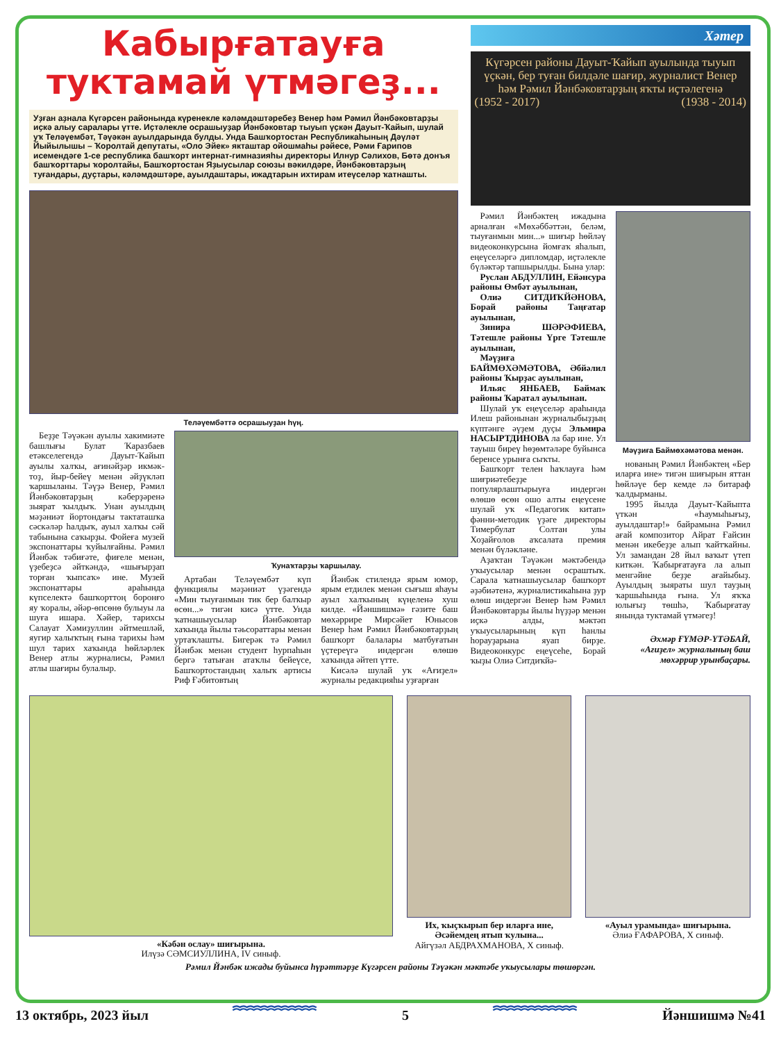Кабырғатауға туктамай үтмәгеҙ...
Уҙған аҙнала Күгәрсен районында күренекле кәләмдәштәребеҙ Венер һәм Рәмил Йәнбәковтарҙы иҫкә алыу саралары үтте. Иҫтәлекле осрашыуҙар Йәнбәковтар тыуып үҫкән Дауыт-Ҡайып, шулай уҡ Теләүембәт, Тәүәкән ауылдарында булды. Унда Башҡортостан Республикаһының Дәүләт Йыйылышы – Ҡоролтай депутаты, «Оло Эйек» якташтар ойошмаһы рәйесе, Рәми Ғарипов исемендәге 1-се республика башҡорт интернат-гимназияһы директоры Илнур Сәлихов, Бөтә донъя башҡорттары ҡоролтайы, Башҡортостан Яҙыусылар союзы вәкилдәре, Йәнбәковтарҙың туғандары, дуҫтары, кәләмдәштәре, ауылдаштары, ижадтарын ихтирам итеүселәр ҡатнашты.
Теләүембәттә осрашыуҙан һүң.
Беҙҙе Тәүәкән ауылы хакимиәте башлығы Булат Ҡаразбаев етәкселегендә Дауыт-Ҡайып ауылы халҡы, ағинәйҙәр икмәк-тоҙ, йыр-бейеү менән әйҙүкләп ҡаршыланы. Тәүҙә Венер, Рәмил Йәнбәковтарҙың кәберҙәренә зыярат ҡылдыҡ. Унан ауылдың мәҙәниәт йортондағы тактаташҡа сәскәләр һалдыҡ, ауыл халҡы сәй табынына саҡырҙы. Фойеға музей экспонаттары ҡуйылғайны. Рәмил Йәнбәк тәбиғәте, фиғеле менән, үҙебеҙсә әйткәндә, «шығырҙап торған ҡыпсаҡ» ине. Музей экспонаттары араһында күпселектә башҡорттоң боронғо яу ҡоралы, әйәр-өпсөнө булыуы ла шуға ишара. Хәйер, тарихсы Салауат Хәмиҙуллин әйтмешләй, яугир халыҡтың ғына тарихы һәм шул тарих хаҡында һөйләрлек Венер атлы журналисы, Рәмил атлы шағиры булалыр.
Ҡунаҡтарҙы ҡаршылау.
Артабан Теләүембәт күп функциялы мәҙәниәт үҙәгендә «Мин тыуғанмын тик бер балҡыр өсөн...» тигән кисә үтте. Унда ҡатнашыусылар Йәнбәковтар хаҡында йылы тәьсораттары менән уртаҡлашты. Бигерәк тә Рәмил Йәнбәк менән студент һурпаһын бергә татыған атаҡлы бейеүсе, Башҡортостандың халыҡ артисы Риф Ғәбитовтың
Йәнбәк стилендә ярым юмор, ярым етдилек менән сығыш яһауы ауыл халҡының күңеленә хуш килде. «Йәншишмә» гәзите баш мөхәррире Мирсәйет Юнысов Венер һәм Рәмил Йәнбәковтарҙың башҡорт балалары матбуғатын үҫтереүгә индергән өлөшө хаҡында әйтеп үтте.
Кисәлә шулай уҡ «Ағиҙел» журналы редакцияһы уҙғарған
Хәтер
Күгәрсен районы Дауыт-Ҡайып ауылында тыуып үҫкән, бер туған билдәле шағир, журналист Венер һәм Рәмил Йәнбәковтарҙың яҡты иҫтәлегенә
(1952 - 2017) (1938 - 2014)
Рәмил Йәнбәктең ижадына арналған «Мөхәббәттән, беләм, тыуғанмын мин...» шиғыр һөйләү видеоконкурсына йомғаҡ яһалып, еңеүселәргә дипломдар, иҫтәлекле бүләктәр тапшырылды. Бына улар:
Руслан АБДУЛЛИН, Ейәнсура районы Өмбәт ауылынан,
Олиә СИТДИҠЙӘНОВА, Борай районы Таңғатар ауылынан,
Зинира ШӘРӘФИЕВА, Тәтешле районы Үрге Тәтешле ауылынан,
Мәүҙиға БАЙМӨХӘМӘТОВА, Әбйәлил районы Ҡырҙас ауылынан,
Ильяс ЯНБАЕВ, Баймаҡ районы Ҡаратал ауылынан.
Шулай уҡ еңеүселәр араһында Илеш районынан журналыбыҙҙың күптәнге әүҙем дуҫы Эльмира НАСЫРТДИНОВА ла бар ине. Ул тауыш биреү һөҙөмтәләре буйынса беренсе урынға сыҡты.
Башҡорт телен һаҡлауға һәм шиғриәтебеҙҙе популярлаштырыуға индергән өлөшө өсөн ошо алты еңеүсене шулай уҡ «Педагогик китап» фәнни-методик үҙәге директоры Тимербулат Солтан улы Хоҙайғолов аҡсалата премия менән бүләкләне.
Аҙаҡтан Тәүәкән мәктәбендә уҡыусылар менән осраштыҡ. Сарала ҡатнашыусылар башҡорт әҙәбиәтенә, журналистикаһына ҙур өлөш индергән Венер һәм Рәмил Йәнбәковтарҙы йылы һүҙҙәр менән иҫкә алды, мәктәп уҡыусыларының күп һанлы һорауҙарына яуап бирҙе. Видеоконкурс еңеүсеһе, Борай ҡыҙы Олиә Ситдиҡйә-
Мәүҙиға Баймөхәмәтова менән.
нованың Рәмил Йәнбәктең «Бер иларға ине» тигән шиғырын яттан һөйләүе бер кемде лә битараф ҡалдырманы.
1995 йылда Дауыт-Ҡайыпта үткән «Һаумыһығыҙ, ауылдаштар!» байрамына Рәмил ағай композитор Айрат Ғайсин менән икебеҙҙе алып ҡайтҡайны. Ул замандан 28 йыл ваҡыт үтеп киткән. Ҡабырғатауға ла алып менгәйне беҙҙе ағайыбыҙ. Ауылдың зыяраты шул тауҙың ҡаршыһында ғына. Ул яҡҡа юлығыҙ төшһә, Ҡабырғатау янында туктамай үтмәгеҙ!
Әхмәр ҒҮМӘР-ҮТӘБАЙ, «Ағиҙел» журналының баш мөхәррир урынбаҫары.
«Кәбән ослау» шиғырына.
Илүзә СӘМСИУЛЛИНА, IV синыф.
Их, ҡыҫҡырып бер иларға ине, Әсәйемдең ятып ҡулына...
Айгүзәл АБДРАХМАНОВА, X синыф.
«Ауыл урамында» шиғырына.
Әлиә ҒАФАРОВА, X синыф.
Рәмил Йәнбәк ижады буйынса һүрәттәрҙе Күгәрсен районы Тәүәкән мәктәбе уҡыусылары төшөргән.
13 октябрь, 2023 йыл ꩰꩰꩰꩰꩰꩰꩰꩰꩰꩰꩰꩰ 5 ꩰꩰꩰꩰꩰꩰꩰꩰꩰꩰꩰꩰ Йәншишмә №41